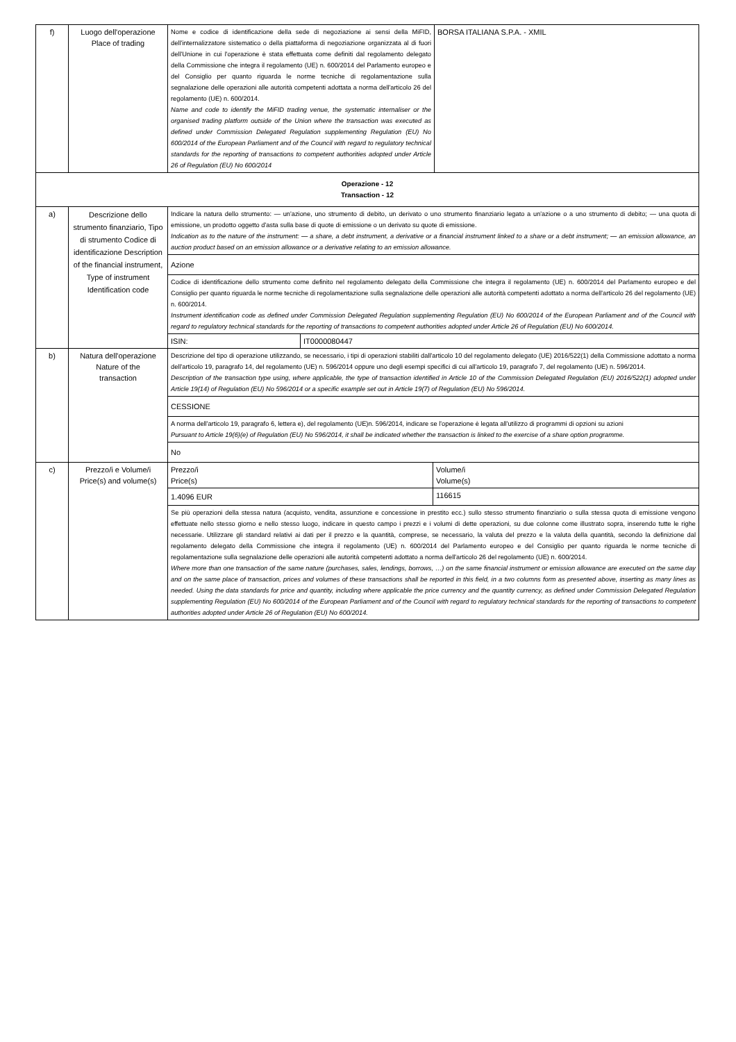| f) | Luogo dell'operazione Place of trading | Nome e codice di identificazione della sede di negoziazione ai sensi della MiFID, dell'internalizzatore sistematico o della piattaforma di negoziazione organizzata al di fuori dell'Unione in cui l'operazione è stata effettuata come definiti dal regolamento delegato della Commissione che integra il regolamento (UE) n. 600/2014 del Parlamento europeo e del Consiglio per quanto riguarda le norme tecniche di regolamentazione sulla segnalazione delle operazioni alle autorità competenti adottata a norma dell'articolo 26 del regolamento (UE) n. 600/2014. Name and code to identify the MiFID trading venue, the systematic internaliser or the organised trading platform outside of the Union where the transaction was executed as defined under Commission Delegated Regulation supplementing Regulation (EU) No 600/2014 of the European Parliament and of the Council with regard to regulatory technical standards for the reporting of transactions to competent authorities adopted under Article 26 of Regulation (EU) No 600/2014 | | BORSA ITALIANA S.P.A. - XMIL |
| Operazione - 12 Transaction - 12 | | | | |
| a) | Descrizione dello strumento finanziario, Tipo di strumento Codice di identificazione Description of the financial instrument, Type of instrument Identification code | Indicare la natura dello strumento: — un'azione, uno strumento di debito, un derivato o uno strumento finanziario legato a un'azione o a uno strumento di debito; — una quota di emissione, un prodotto oggetto d'asta sulla base di quote di emissione o un derivato su quote di emissione. Indication as to the nature of the instrument: — a share, a debt instrument, a derivative or a financial instrument linked to a share or a debt instrument; — an emission allowance, an auction product based on an emission allowance or a derivative relating to an emission allowance. | | |
| | | Azione | | |
| | | Codice di identificazione dello strumento come definito nel regolamento delegato della Commissione che integra il regolamento (UE) n. 600/2014 del Parlamento europeo e del Consiglio per quanto riguarda le norme tecniche di regolamentazione sulla segnalazione delle operazioni alle autorità competenti adottato a norma dell'articolo 26 del regolamento (UE) n. 600/2014. Instrument identification code as defined under Commission Delegated Regulation supplementing Regulation (EU) No 600/2014 of the European Parliament and of the Council with regard to regulatory technical standards for the reporting of transactions to competent authorities adopted under Article 26 of Regulation (EU) No 600/2014. | | |
| | | ISIN: | IT0000080447 | |
| b) | Natura dell'operazione Nature of the transaction | Descrizione del tipo di operazione utilizzando, se necessario, i tipi di operazioni stabiliti dall'articolo 10 del regolamento delegato (UE) 2016/522(1) della Commissione adottato a norma dell'articolo 19, paragrafo 14, del regolamento (UE) n. 596/2014 oppure uno degli esempi specifici di cui all'articolo 19, paragrafo 7, del regolamento (UE) n. 596/2014. Description of the transaction type using, where applicable, the type of transaction identified in Article 10 of the Commission Delegated Regulation (EU) 2016/522(1) adopted under Article 19(14) of Regulation (EU) No 596/2014 or a specific example set out in Article 19(7) of Regulation (EU) No 596/2014. | | |
| | | CESSIONE | | |
| | | A norma dell'articolo 19, paragrafo 6, lettera e), del regolamento (UE)n. 596/2014, indicare se l'operazione è legata all'utilizzo di programmi di opzioni su azioni Pursuant to Article 19(6)(e) of Regulation (EU) No 596/2014, it shall be indicated whether the transaction is linked to the exercise of a share option programme. | | |
| | | No | | |
| c) | Prezzo/i e Volume/i Price(s) and volume(s) | / Prezzo/i Price(s) / Volume/i Volume(s) / | | |
| | | / 1.4096 EUR / 116615 / | | |
| | | Se più operazioni della stessa natura (acquisto, vendita, assunzione e concessione in prestito ecc.) sullo stesso strumento finanziario o sulla stessa quota di emissione vengono effettuate nello stesso giorno e nello stesso luogo, indicare in questo campo i prezzi e i volumi di dette operazioni, su due colonne come illustrato sopra, inserendo tutte le righe necessarie. Utilizzare gli standard relativi ai dati per il prezzo e la quantità, comprese, se necessario, la valuta del prezzo e la valuta della quantità, secondo la definizione dal regolamento delegato della Commissione che integra il regolamento (UE) n. 600/2014 del Parlamento europeo e del Consiglio per quanto riguarda le norme tecniche di regolamentazione sulla segnalazione delle operazioni alle autorità competenti adottato a norma dell'articolo 26 del regolamento (UE) n. 600/2014. Where more than one transaction of the same nature (purchases, sales, lendings, borrows, …) on the same financial instrument or emission allowance are executed on the same day and on the same place of transaction, prices and volumes of these transactions shall be reported in this field, in a two columns form as presented above, inserting as many lines as needed. Using the data standards for price and quantity, including where applicable the price currency and the quantity currency, as defined under Commission Delegated Regulation supplementing Regulation (EU) No 600/2014 of the European Parliament and of the Council with regard to regulatory technical standards for the reporting of transactions to competent authorities adopted under Article 26 of Regulation (EU) No 600/2014. | | |